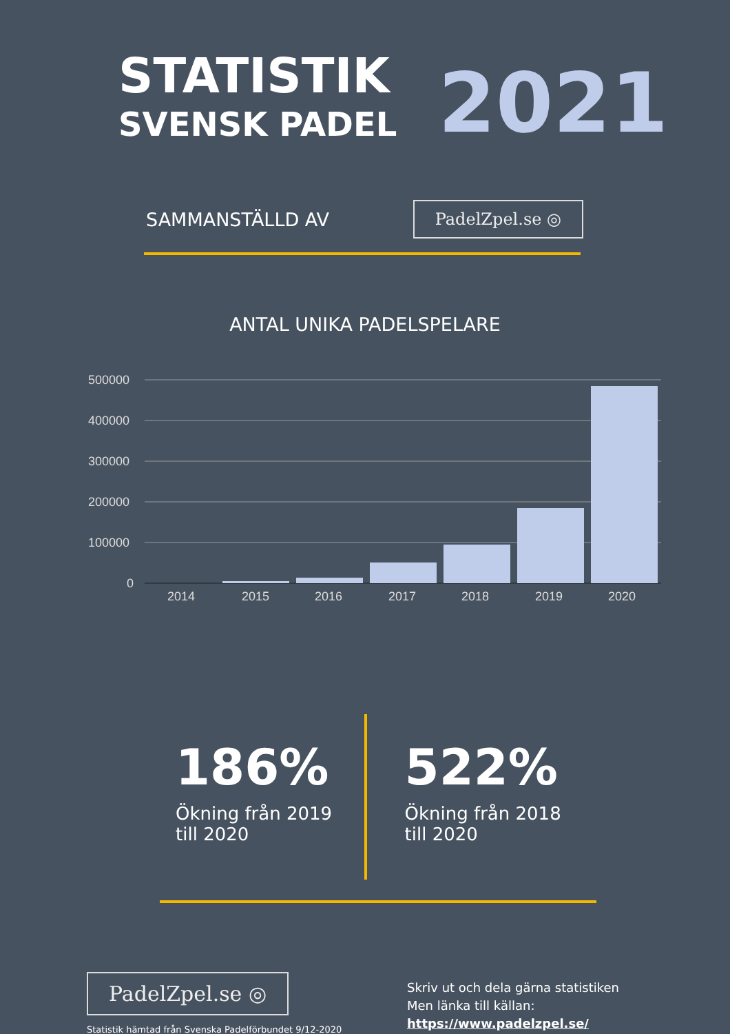STATISTIK
SVENSK PADEL
2021
SAMMANSTÄLLD AV
PadelZpel.se ◎
ANTAL UNIKA PADELSPELARE
500000
400000
300000
200000
100000
0
2014
2015
2016
2017
2018
2019
2020
186%
Ökning från 2019
till 2020
522%
Ökning från 2018
till 2020
PadelZpel.se ◎
Statistik hämtad från Svenska Padelförbundet 9/12-2020
Skriv ut och dela gärna statistiken
Men länka till källan:
https://www.padelzpel.se/